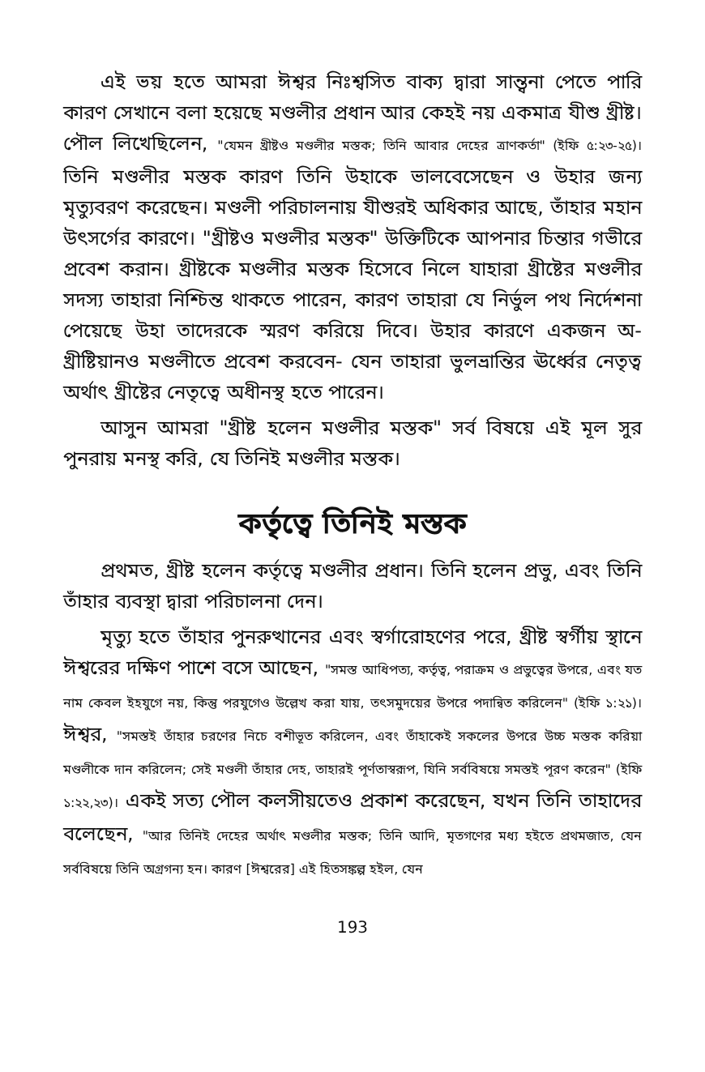এই ভয় হতে আমরা ঈশ্বর নিঃশ্বসিত বাক্য দ্বারা সান্ত্বনা পেতে পারি কারণ সেখানে বলা হয়েছে মণ্ডলীর প্রধান আর কেহই নয় একমাত্র যীশু খ্রীষ্ট। পৌল লিখেছিলেন, "যেমন খ্রীষ্টও মণ্ডলীর মস্তক; তিনি আবার দেহের ত্রাণকর্তা" (ইফি ৫:২৩-২৫)। তিনি মণ্ডলীর মস্তক কারণ তিনি উহাকে ভালবেসেছেন ও উহার জন্য মৃত্যুবরণ করেছেন। মণ্ডলী পরিচালনায় যীশুরই অধিকার আছে, তাঁহার মহান উৎসর্গের কারণে। "খ্রীষ্টও মণ্ডলীর মস্তক" উক্তিটিকে আপনার চিন্তার গভীরে প্রবেশ করান। খ্রীষ্টকে মণ্ডলীর মস্তক হিসেবে নিলে যাহারা খ্রীষ্টের মণ্ডলীর সদস্য তাহারা নিশ্চিন্ত থাকতে পারেন, কারণ তাহারা যে নির্ভুল পথ নির্দেশনা পেয়েছে উহা তাদেরকে স্মরণ করিয়ে দিবে। উহার কারণে একজন অ-খ্রীষ্টিয়ানও মণ্ডলীতে প্রবেশ করবেন- যেন তাহারা ভুলভ্রান্তির ঊর্ধ্বের নেতৃত্ব অর্থাৎ খ্রীষ্টের নেতৃত্বে অধীনস্থ হতে পারেন।
আসুন আমরা "খ্রীষ্ট হলেন মণ্ডলীর মস্তক" সর্ব বিষয়ে এই মূল সুর পুনরায় মনস্থ করি, যে তিনিই মণ্ডলীর মস্তক।
কর্তৃত্বে তিনিই মস্তক
প্রথমত, খ্রীষ্ট হলেন কর্তৃত্বে মণ্ডলীর প্রধান। তিনি হলেন প্রভু, এবং তিনি তাঁহার ব্যবস্থা দ্বারা পরিচালনা দেন।
মৃত্যু হতে তাঁহার পুনরুত্থানের এবং স্বর্গারোহণের পরে, খ্রীষ্ট স্বর্গীয় স্থানে ঈশ্বরের দক্ষিণ পাশে বসে আছেন, "সমস্ত আধিপত্য, কর্তৃত্ব, পরাক্রম ও প্রভুত্বের উপরে, এবং যত নাম কেবল ইহযুগে নয়, কিন্তু পরযুগেও উল্লেখ করা যায়, তৎসমুদয়ের উপরে পদান্বিত করিলেন" (ইফি ১:২১)। ঈশ্বর, "সমস্তই তাঁহার চরণের নিচে বশীভূত করিলেন, এবং তাঁহাকেই সকলের উপরে উচ্চ মস্তক করিয়া মণ্ডলীকে দান করিলেন; সেই মণ্ডলী তাঁহার দেহ, তাহারই পূর্ণতাস্বরূপ, যিনি সর্ববিষয়ে সমস্তই পূরণ করেন" (ইফি ১:২২,২৩)। একই সত্য পৌল কলসীয়তেও প্রকাশ করেছেন, যখন তিনি তাহাদের বলেছেন, "আর তিনিই দেহের অর্থাৎ মণ্ডলীর মস্তক; তিনি আদি, মৃতগণের মধ্য হইতে প্রথমজাত, যেন সর্ববিষয়ে তিনি অগ্রগন্য হন। কারণ [ঈশ্বরের] এই হিতসঙ্কল্প হইল, যেন
193